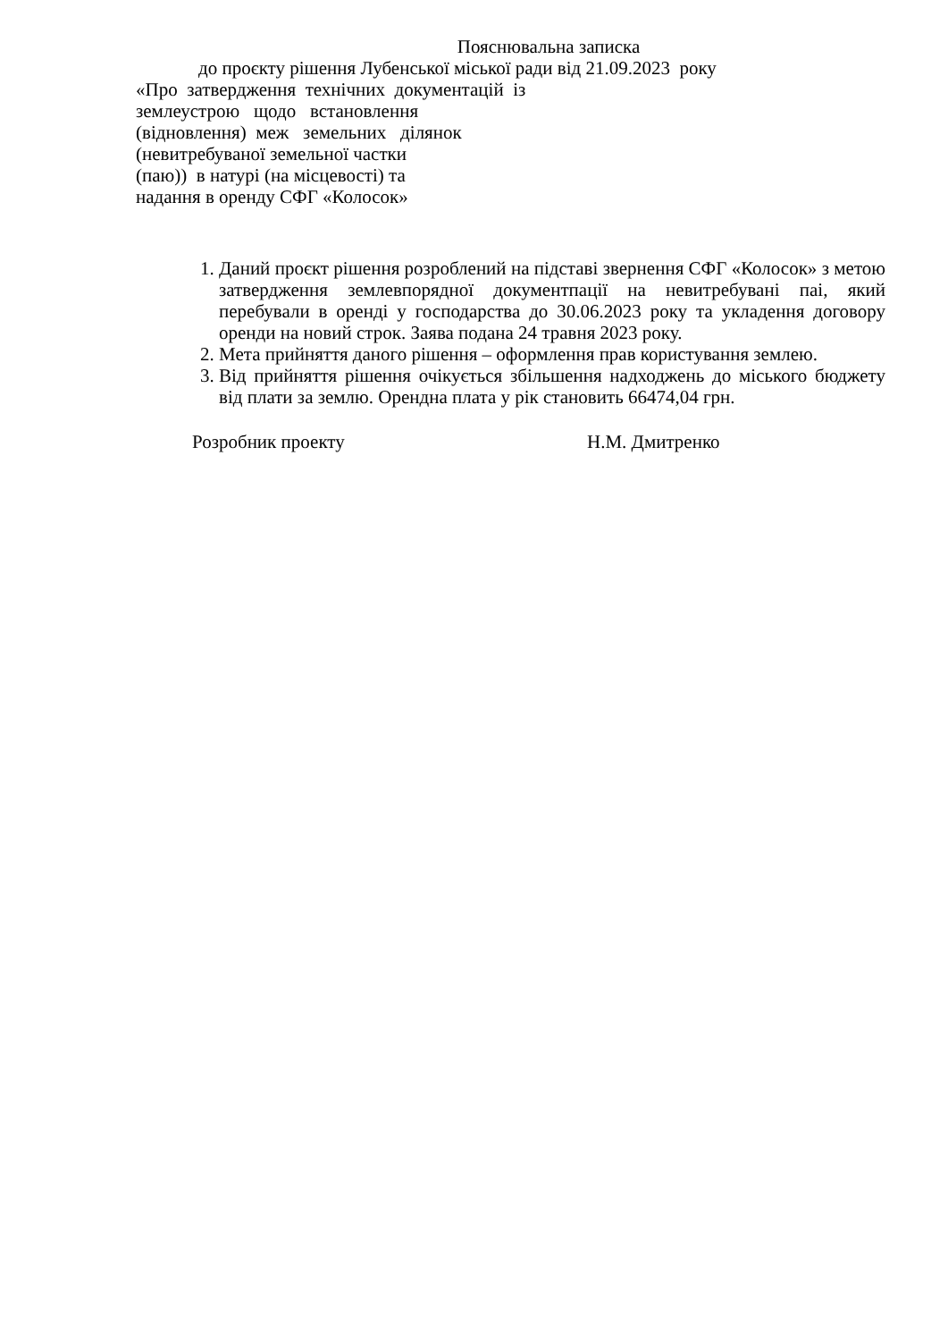Пояснювальна записка
до проєкту рішення Лубенської міської ради від 21.09.2023 року
«Про затвердження технічних документацій із
землеустрою щодо встановлення
(відновлення) меж земельних ділянок
(невитребуваної земельної частки
(паю)) в натурі (на місцевості) та
надання в оренду СФГ «Колосок»
1. Даний проєкт рішення розроблений на підставі звернення СФГ «Колосок» з метою затвердження землевпорядної документпації на невитребувані паі, який перебували в оренді у господарства до 30.06.2023 року та укладення договору оренди на новий строк. Заява подана 24 травня 2023 року.
2. Мета прийняття даного рішення – оформлення прав користування землею.
3. Від прийняття рішення очікується збільшення надходжень до міського бюджету від плати за землю. Орендна плата у рік становить 66474,04 грн.
Розробник проекту Н.М. Дмитренко